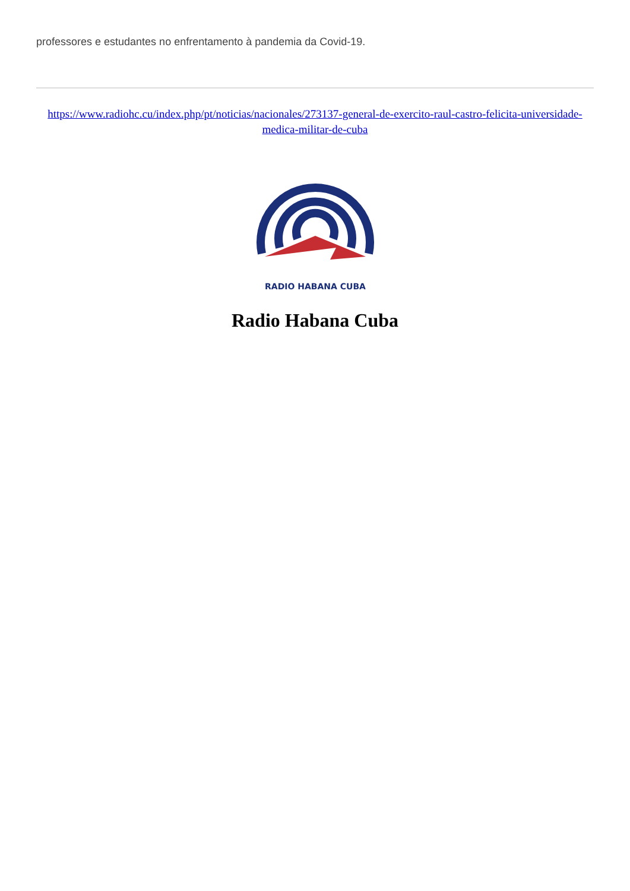professores e estudantes no enfrentamento à pandemia da Covid-19.
https://www.radiohc.cu/index.php/pt/noticias/nacionales/273137-general-de-exercito-raul-castro-felicita-universidade-medica-militar-de-cuba
RADIO HABANA CUBA
Radio Habana Cuba